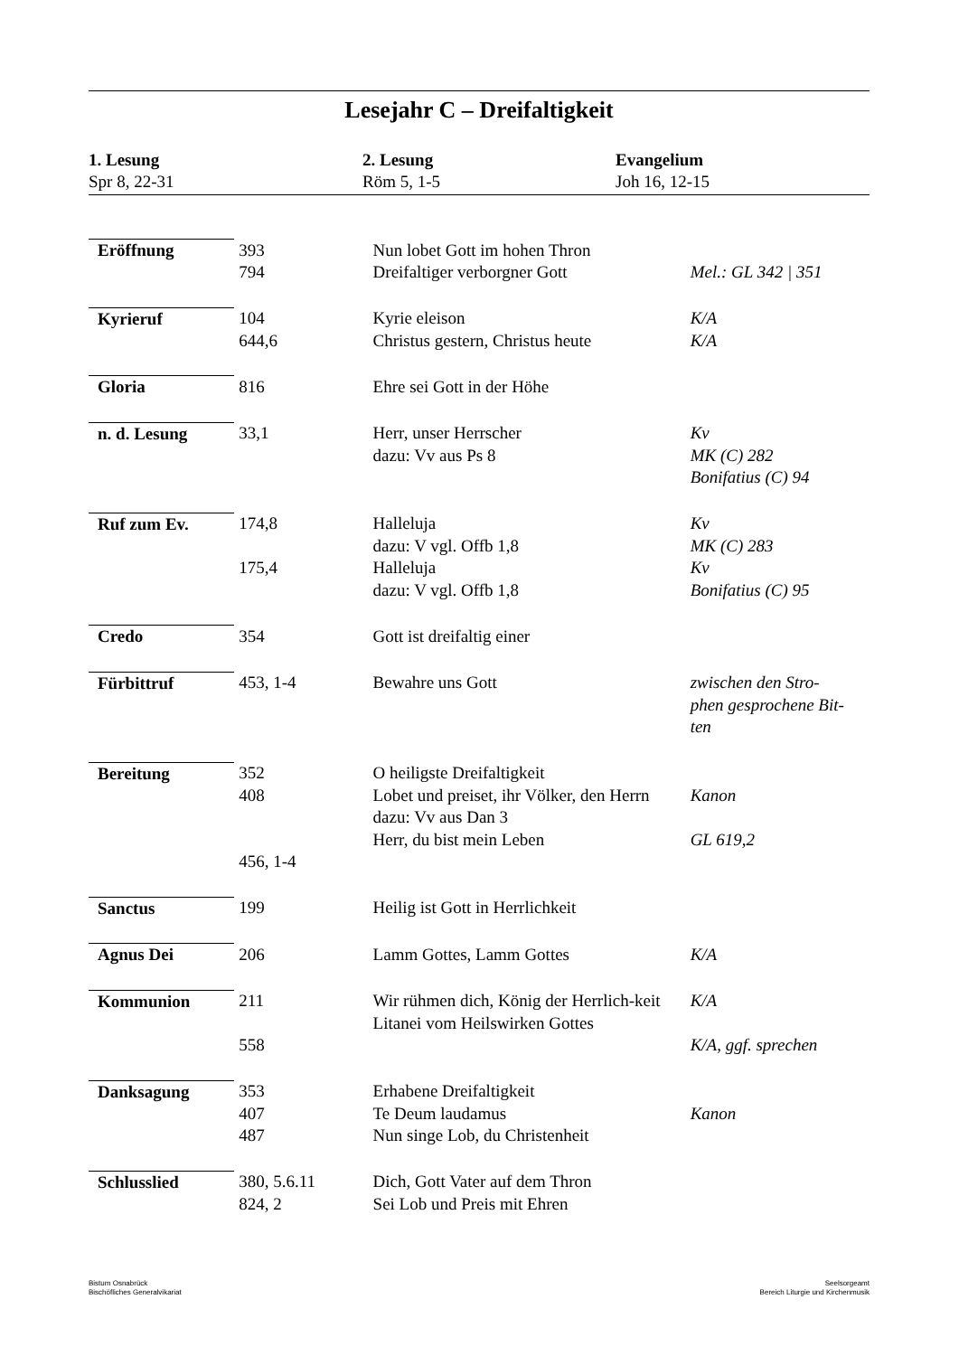Lesejahr C – Dreifaltigkeit
1. Lesung
Spr 8, 22-31
2. Lesung
Röm 5, 1-5
Evangelium
Joh 16, 12-15
| Eröffnung | 393 794 | Nun lobet Gott im hohen Thron Dreifaltiger verborgner Gott | Mel.: GL 342 / 351 |
| Kyrieruf | 104 644,6 | Kyrie eleison Christus gestern, Christus heute | K/A K/A |
| Gloria | 816 | Ehre sei Gott in der Höhe | |
| n. d. Lesung | 33,1 | Herr, unser Herrscher dazu: Vv aus Ps 8 | Kv MK (C) 282 Bonifatius (C) 94 |
| Ruf zum Ev. | 174,8 175,4 | Halleluja dazu: V vgl. Offb 1,8 Halleluja dazu: V vgl. Offb 1,8 | Kv MK (C) 283 Kv Bonifatius (C) 95 |
| Credo | 354 | Gott ist dreifaltig einer | |
| Fürbittruf | 453, 1-4 | Bewahre uns Gott | zwischen den Stro- phen gesprochene Bit- ten |
| Bereitung | 352 408 456, 1-4 | O heiligste Dreifaltigkeit Lobet und preiset, ihr Völker, den Herrn dazu: Vv aus Dan 3 Herr, du bist mein Leben | Kanon GL 619,2 |
| Sanctus | 199 | Heilig ist Gott in Herrlichkeit | |
| Agnus Dei | 206 | Lamm Gottes, Lamm Gottes | K/A |
| Kommunion | 211 558 | Wir rühmen dich, König der Herrlich-keit Litanei vom Heilswirken Gottes | K/A K/A, ggf. sprechen |
| Danksagung | 353 407 487 | Erhabene Dreifaltigkeit Te Deum laudamus Nun singe Lob, du Christenheit | Kanon |
| Schlusslied | 380, 5.6.11 824, 2 | Dich, Gott Vater auf dem Thron Sei Lob und Preis mit Ehren | |
Bistum Osnabrück
Bischöfliches Generalvikariat
Seelsorgeamt
Bereich Liturgie und Kirchenmusik